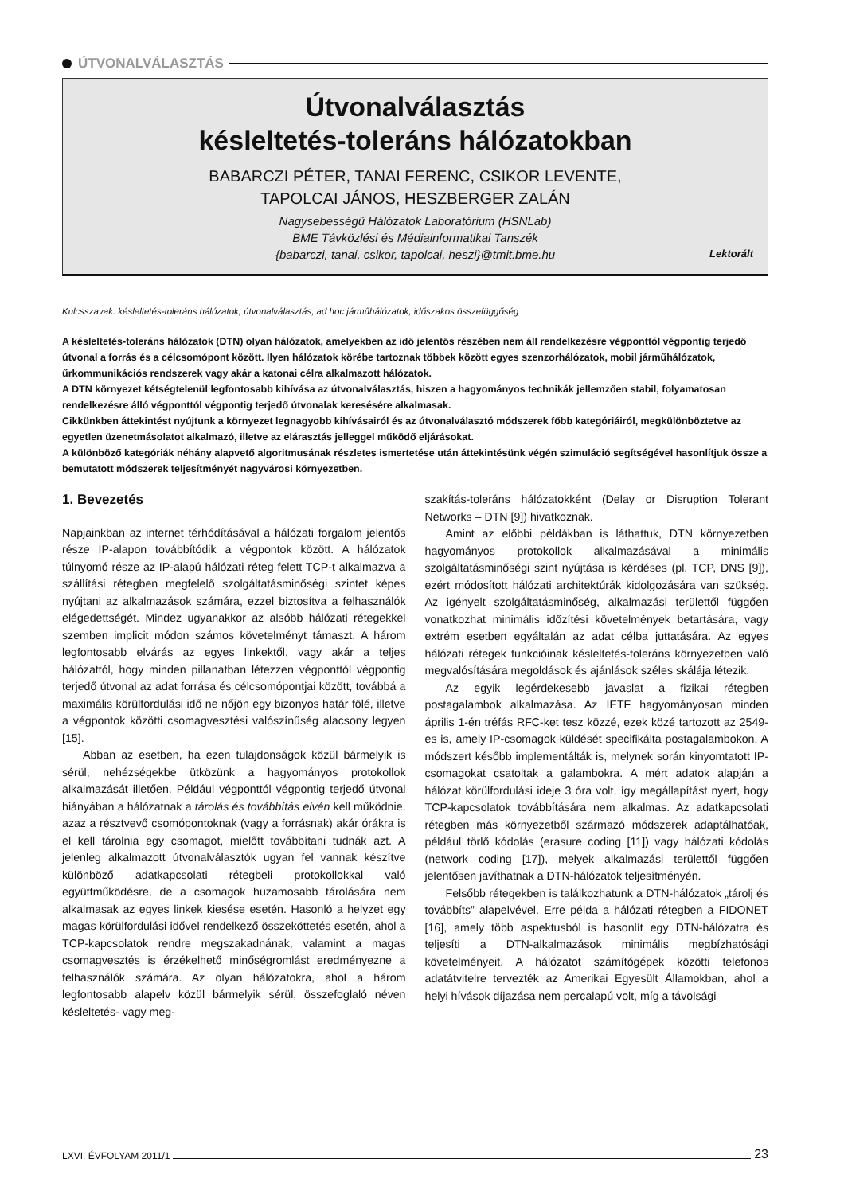ÚTVONALVÁLASZTÁS
Útvonalválasztás
késleltetés-toleráns hálózatokban
BABARCZI PÉTER, TANAI FERENC, CSIKOR LEVENTE,
TAPOLCAI JÁNOS, HESZBERGER ZALÁN
Nagysebességű Hálózatok Laboratórium (HSNLab)
BME Távközlési és Médiainformatikai Tanszék
{babarczi, tanai, csikor, tapolcai, heszi}@tmit.bme.hu
Lektorált
Kulcsszavak: késleltetés-toleráns hálózatok, útvonalválasztás, ad hoc járműhálózatok, időszakos összefüggőség
A késleltetés-toleráns hálózatok (DTN) olyan hálózatok, amelyekben az idő jelentős részében nem áll rendelkezésre végponttól végpontig terjedő útvonal a forrás és a célcsomópont között. Ilyen hálózatok körébe tartoznak többek között egyes szenzorhálózatok, mobil járműhálózatok, űrkommunikációs rendszerek vagy akár a katonai célra alkalmazott hálózatok.
A DTN környezet kétségtelenül legfontosabb kihívása az útvonalválasztás, hiszen a hagyományos technikák jellemzően stabil, folyamatosan rendelkezésre álló végponttól végpontig terjedő útvonalak keresésére alkalmasak.
Cikkünkben áttekintést nyújtunk a környezet legnagyobb kihívásairól és az útvonalválasztó módszerek főbb kategóriáiról, megkülönböztetve az egyetlen üzenetmásolatot alkalmazó, illetve az elárasztás jelleggel működő eljárásokat.
A különböző kategóriák néhány alapvető algoritmusának részletes ismertetése után áttekintésünk végén szimuláció segítségével hasonlítjuk össze a bemutatott módszerek teljesítményét nagyvárosi környezetben.
1. Bevezetés
Napjainkban az internet térhódításával a hálózati forgalom jelentős része IP-alapon továbbítódik a végpontok között. A hálózatok túlnyomó része az IP-alapú hálózati réteg felett TCP-t alkalmazva a szállítási rétegben megfelelő szolgáltatásminőségi szintet képes nyújtani az alkalmazások számára, ezzel biztosítva a felhasználók elégedettségét. Mindez ugyanakkor az alsóbb hálózati rétegekkel szemben implicit módon számos követelményt támaszt. A három legfontosabb elvárás az egyes linkektől, vagy akár a teljes hálózattól, hogy minden pillanatban létezzen végponttól végpontig terjedő útvonal az adat forrása és célcsomópontjai között, továbbá a maximális körülfordulási idő ne nőjön egy bizonyos határ fölé, illetve a végpontok közötti csomagvesztési valószínűség alacsony legyen [15].
Abban az esetben, ha ezen tulajdonságok közül bármelyik is sérül, nehézségekbe ütközünk a hagyományos protokollok alkalmazását illetően. Például végponttól végpontig terjedő útvonal hiányában a hálózatnak a tárolás és továbbítás elvén kell működnie, azaz a résztvevő csomópontoknak (vagy a forrásnak) akár órákra is el kell tárolnia egy csomagot, mielőtt továbbítani tudnák azt. A jelenleg alkalmazott útvonalválasztók ugyan fel vannak készítve különböző adatkapcsolati rétegbeli protokollokkal való együttműködésre, de a csomagok huzamosabb tárolására nem alkalmasak az egyes linkek kiesése esetén. Hasonló a helyzet egy magas körülfordulási idővel rendelkező összeköttetés esetén, ahol a TCP-kapcsolatok rendre megszakadnának, valamint a magas csomagvesztés is érzékelhető minőségromlást eredményezne a felhasználók számára. Az olyan hálózatokra, ahol a három legfontosabb alapelv közül bármelyik sérül, összefoglaló néven késleltetés- vagy meg-
szakítás-toleráns hálózatokként (Delay or Disruption Tolerant Networks – DTN [9]) hivatkoznak.
Amint az előbbi példákban is láthattuk, DTN környezetben hagyományos protokollok alkalmazásával a minimális szolgáltatásminőségi szint nyújtása is kérdéses (pl. TCP, DNS [9]), ezért módosított hálózati architektúrák kidolgozására van szükség. Az igényelt szolgáltatásminőség, alkalmazási területtől függően vonatkozhat minimális időzítési követelmények betartására, vagy extrém esetben egyáltalán az adat célba juttatására. Az egyes hálózati rétegek funkcióinak késleltetés-toleráns környezetben való megvalósítására megoldások és ajánlások széles skálája létezik.
Az egyik legérdekesebb javaslat a fizikai rétegben postagalambok alkalmazása. Az IETF hagyományosan minden április 1-én tréfás RFC-ket tesz közzé, ezek közé tartozott az 2549-es is, amely IP-csomagok küldését specifikálta postagalambokon. A módszert később implementálták is, melynek során kinyomtatott IP-csomagokat csatoltak a galambokra. A mért adatok alapján a hálózat körülfordulási ideje 3 óra volt, így megállapítást nyert, hogy TCP-kapcsolatok továbbítására nem alkalmas. Az adatkapcsolati rétegben más környezetből származó módszerek adaptálhatóak, például törlő kódolás (erasure coding [11]) vagy hálózati kódolás (network coding [17]), melyek alkalmazási területtől függően jelentősen javíthatnak a DTN-hálózatok teljesítményén.
Felsőbb rétegekben is találkozhatunk a DTN-hálózatok „tárolj és továbbíts” alapelvével. Erre példa a hálózati rétegben a FIDONET [16], amely több aspektusból is hasonlít egy DTN-hálózatra és teljesíti a DTN-alkalmazások minimális megbízhatósági követelményeit. A hálózatot számítógépek közötti telefonos adatátvitelre tervezték az Amerikai Egyesült Államokban, ahol a helyi hívások díjazása nem percalapú volt, míg a távolsági
LXVI. ÉVFOLYAM 2011/1 23